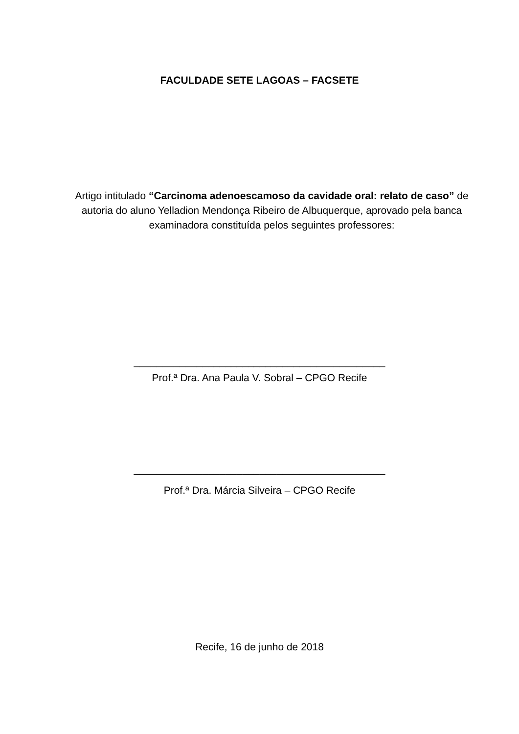FACULDADE SETE LAGOAS – FACSETE
Artigo intitulado “Carcinoma adenoescamoso da cavidade oral: relato de caso” de autoria do aluno Yelladion Mendonça Ribeiro de Albuquerque, aprovado pela banca examinadora constituída pelos seguintes professores:
____________________________________________
Prof.ª Dra. Ana Paula V. Sobral – CPGO Recife
____________________________________________
Prof.ª Dra. Márcia Silveira – CPGO Recife
Recife, 16 de junho de 2018